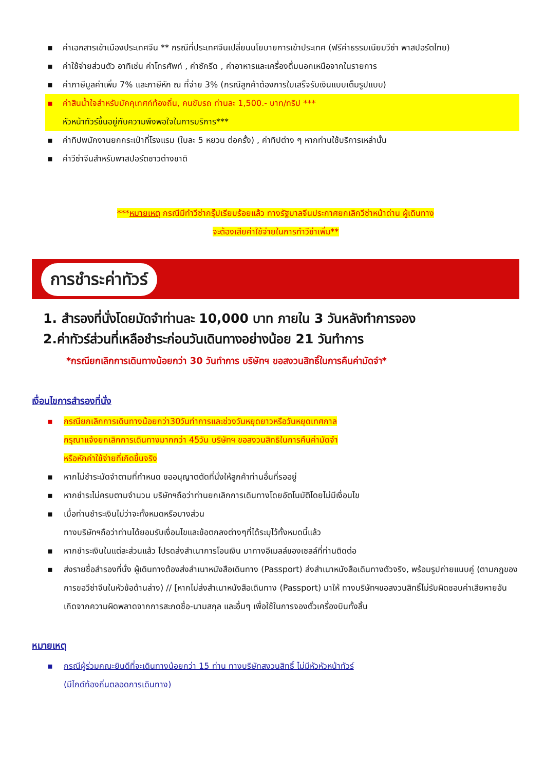▪ ค่าเอกสารเข้าเมืองประเทศจีน ** กรณีที่ประเทศจีนเปลี่ยนนโยบายการเข้าประเทศ (ฟรีค่าธรรมเนียมวีซ่า พาสปอร์ตไทย)
▪ ค่าใช้จ่ายส่วนตัว อาทิเช่น ค่าโทรศัพท์ , ค่าซักรีด , ค่าอาหารและเครื่องดื่มนอกเหนือจากในรายการ
▪ ค่าภาษีมูลค่าเพิ่ม 7% และภาษีหัก ณ ที่จ่าย 3% (กรณีลูกค้าต้องการใบเสร็จรับเงินแบบเต็มรูปแบบ)
▪ ค่าสินน้ำใจสำหรับมัคคุเทศก์ท้องถิ่น, คนขับรถ ท่านละ 1,500.- บาท/ทริป ***
หัวหน้าทัวร์ขึ้นอยู่กับความพึงพอใจในการบริการ***
▪ ค่าทิปพนักงานยกกระเป๋าที่โรงแรม (ใบละ 5 หยวน ต่อครั้ง) , ค่าทิปต่าง ๆ หากท่านใช้บริการเหล่านั้น
▪ ค่าวีซ่าจีนสำหรับพาสปอร์ตชาวต่างชาติ
***หมายเหตุ กรณีมีทำวีซ่ากรุ๊ปเรียบร้อยแล้ว ทางรัฐบาลจีนประกาศยกเลิกวีซ่าหน้าด่าน ผู้เดินทาง
จะต้องเสียค่าใช้จ่ายในการทำวีซ่าเพิ่ม**
การชำระค่าทัวร์
1. สำรองที่นั่งโดยมัดจำท่านละ 10,000 บาท ภายใน 3 วันหลังทำการจอง
2.ค่าทัวร์ส่วนที่เหลือชำระก่อนวันเดินทางอย่างน้อย 21 วันทำการ
*กรณียกเลิกการเดินทางน้อยกว่า 30 วันทำการ บริษัทฯ ขอสงวนสิทธิ์ในการคืนค่ามัดจำ*
เงื่อนไขการสำรองที่นั่ง
▪ กรณียกเลิกการเดินทางน้อยกว่า30วันทำการและช่วงวันหยุดยาวหรือวันหยุดเทศกาล
กรุณาแจ้งยกเลิกการเดินทางมากกว่า 45วัน บริษัทฯ ขอสงวนสิทธิในการคืนค่ามัดจำ
หรือหักค่าใช้จ่ายที่เกิดขึ้นจริง
▪ หากไม่ชำระมัดจำตามที่กำหนด ขออนุญาตตัดที่นั่งให้ลูกค้าท่านอื่นที่รออยู่
▪ หากชำระไม่ครบตามจำนวน บริษัทฯถือว่าท่านยกเลิกการเดินทางโดยอัตโนมัติโดยไม่มีเงื่อนไข
▪ เมื่อท่านชำระเงินไม่ว่าจะทั้งหมดหรือบางส่วน
ทางบริษัทฯถือว่าท่านได้ยอมรับเงื่อนไขและข้อตกลงต่างๆที่ได้ระบุไว้ทั้งหมดนี้แล้ว
▪ หากชำระเงินในแต่ละส่วนแล้ว โปรดส่งสำเนาการโอนเงิน มาทางอีเมลล์ของเซลล์ที่ท่านติดต่อ
▪ ส่งรายชื่อสำรองที่นั่ง ผู้เดินทางต้องส่งสำเนาหนังสือเดินทาง (Passport) ส่งสำเนาหนังสือเดินทางตัวจริง, พร้อมรูปถ่ายแนบคู่ (ตามกฎของการขอวีซ่าจีนในหัวข้อด้านล่าง) // [หากไม่ส่งสำเนาหนังสือเดินทาง (Passport) มาให้ ทางบริษัทฯขอสงวนสิทธิ์ไม่รับผิดชอบค่าเสียหายอันเกิดจากความผิดพลาดจากการสะกดชื่อ-นามสกุล และอื่นๆ เพื่อใช้ในการจองตั๋วเครื่องบินทั้งสิ้น
หมายเหตุ
▪ กรณีผู้ร่วมคณะยินดีที่จะเดินทางน้อยกว่า 15 ท่าน ทางบริษัทสงวนสิทธิ์ ไม่มีหัวหัวหน้าทัวร์
(มีไกด์ท้องถิ่นตลอดการเดินทาง)